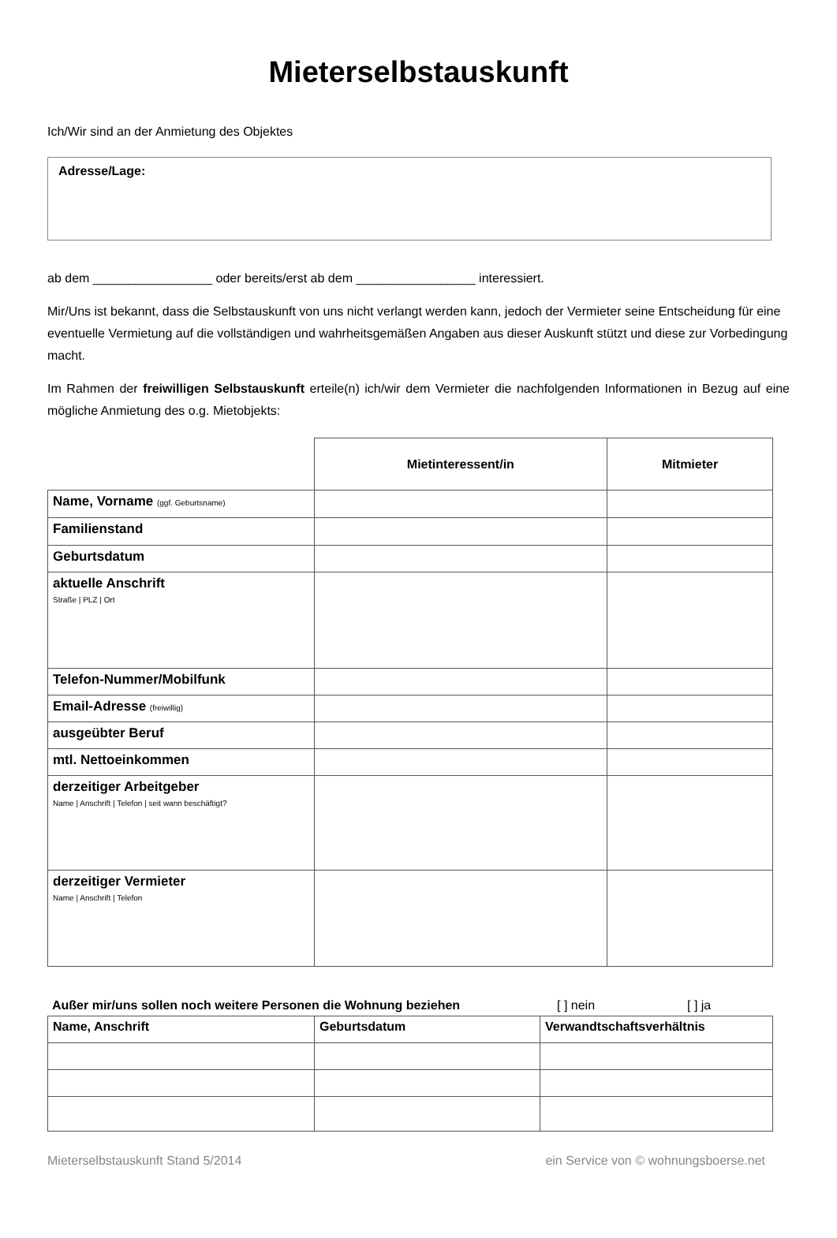Mieterselbstauskunft
Ich/Wir sind an der Anmietung des Objektes
Adresse/Lage:
ab dem _________________ oder bereits/erst ab dem _________________ interessiert.
Mir/Uns ist bekannt, dass die Selbstauskunft von uns nicht verlangt werden kann, jedoch der Vermieter seine Entscheidung für eine eventuelle Vermietung auf die vollständigen und wahrheitsgemäßen Angaben aus dieser Auskunft stützt und diese zur Vorbedingung macht.
Im Rahmen der freiwilligen Selbstauskunft erteile(n) ich/wir dem Vermieter die nachfolgenden Informationen in Bezug auf eine mögliche Anmietung des o.g. Mietobjekts:
| | Mietinteressent/in | Mitmieter |
| --- | --- | --- |
| Name, Vorname (ggf. Geburtsname) | | |
| Familienstand | | |
| Geburtsdatum | | |
| aktuelle Anschrift Straße / PLZ / Ort | | |
| Telefon-Nummer/Mobilfunk | | |
| Email-Adresse (freiwillig) | | |
| ausgeübter Beruf | | |
| mtl. Nettoeinkommen | | |
| derzeitiger Arbeitgeber Name / Anschrift / Telefon / seit wann beschäftigt? | | |
| derzeitiger Vermieter Name / Anschrift / Telefon | | |
Außer mir/uns sollen noch weitere Personen die Wohnung beziehen [ ] nein [ ] ja
| Name, Anschrift | Geburtsdatum | Verwandtschaftsverhältnis |
| --- | --- | --- |
Mieterselbstauskunft Stand 5/2014 ein Service von © wohnungsboerse.net